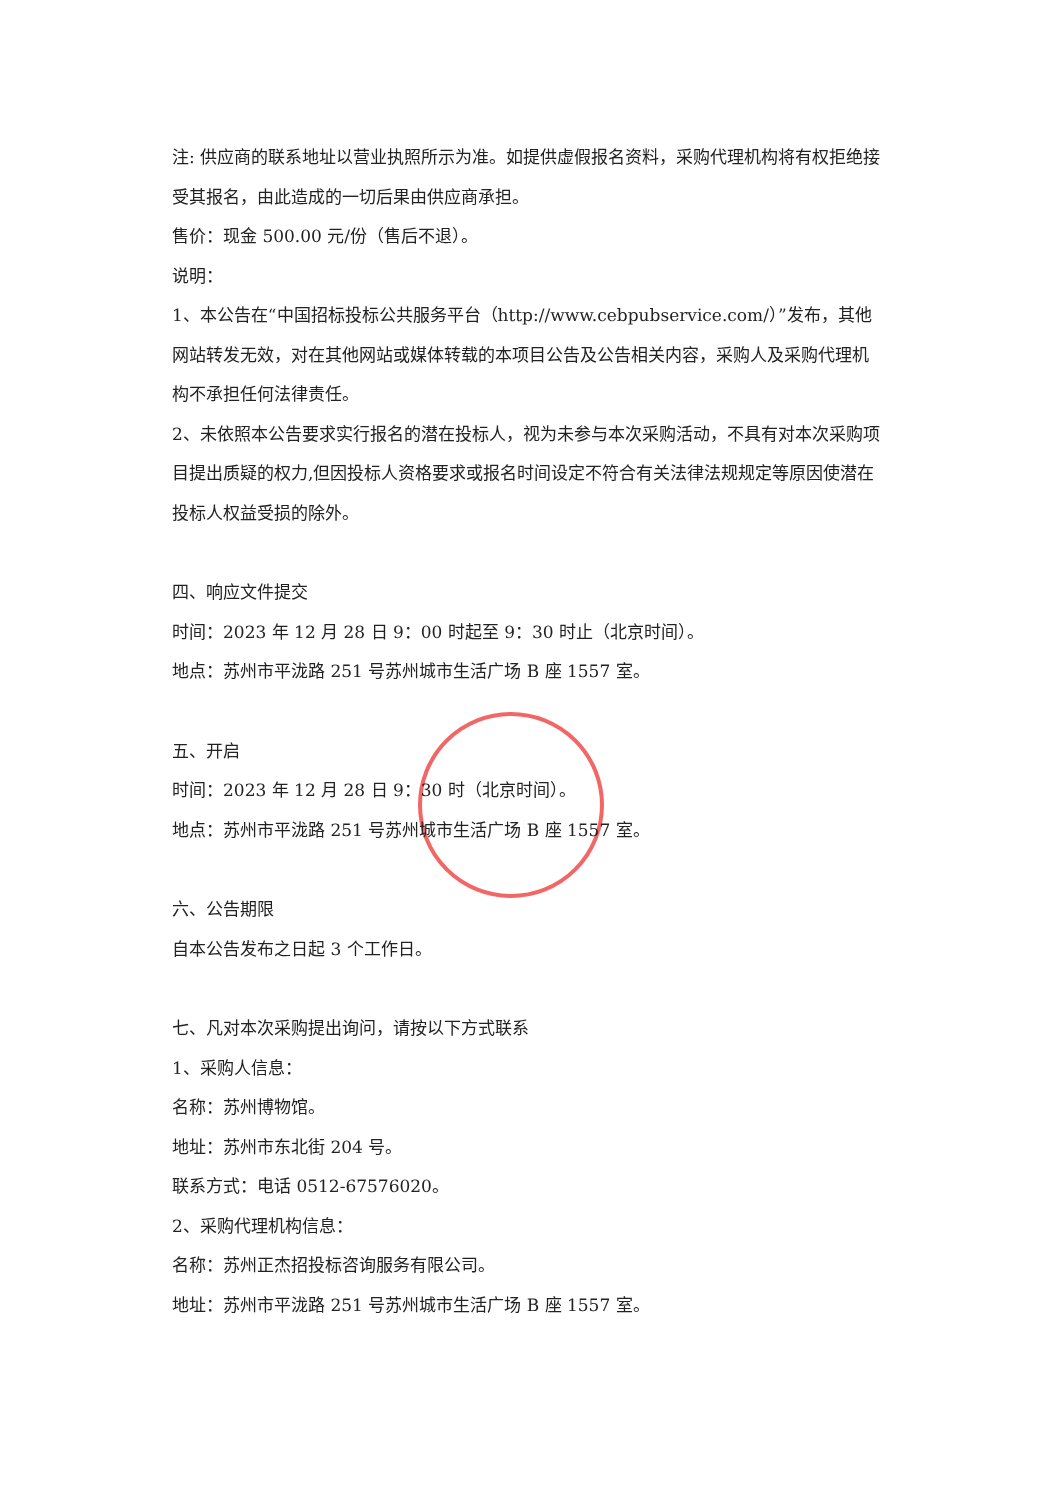注: 供应商的联系地址以营业执照所示为准。如提供虚假报名资料，采购代理机构将有权拒绝接受其报名，由此造成的一切后果由供应商承担。
售价：现金 500.00 元/份（售后不退）。
说明：
1、本公告在“中国招标投标公共服务平台（http://www.cebpubservice.com/）”发布，其他网站转发无效，对在其他网站或媒体转载的本项目公告及公告相关内容，采购人及采购代理机构不承担任何法律责任。
2、未依照本公告要求实行报名的潜在投标人，视为未参与本次采购活动，不具有对本次采购项目提出质疑的权力,但因投标人资格要求或报名时间设定不符合有关法律法规规定等原因使潜在投标人权益受损的除外。
四、响应文件提交
时间：2023 年 12 月 28 日 9：00 时起至 9：30 时止（北京时间）。
地点：苏州市平泷路 251 号苏州城市生活广场 B 座 1557 室。
五、开启
时间：2023 年 12 月 28 日 9：30 时（北京时间）。
地点：苏州市平泷路 251 号苏州城市生活广场 B 座 1557 室。
六、公告期限
自本公告发布之日起 3 个工作日。
七、凡对本次采购提出询问，请按以下方式联系
1、采购人信息：
名称：苏州博物馆。
地址：苏州市东北街 204 号。
联系方式：电话 0512-67576020。
2、采购代理机构信息：
名称：苏州正杰招投标咨询服务有限公司。
地址：苏州市平泷路 251 号苏州城市生活广场 B 座 1557 室。